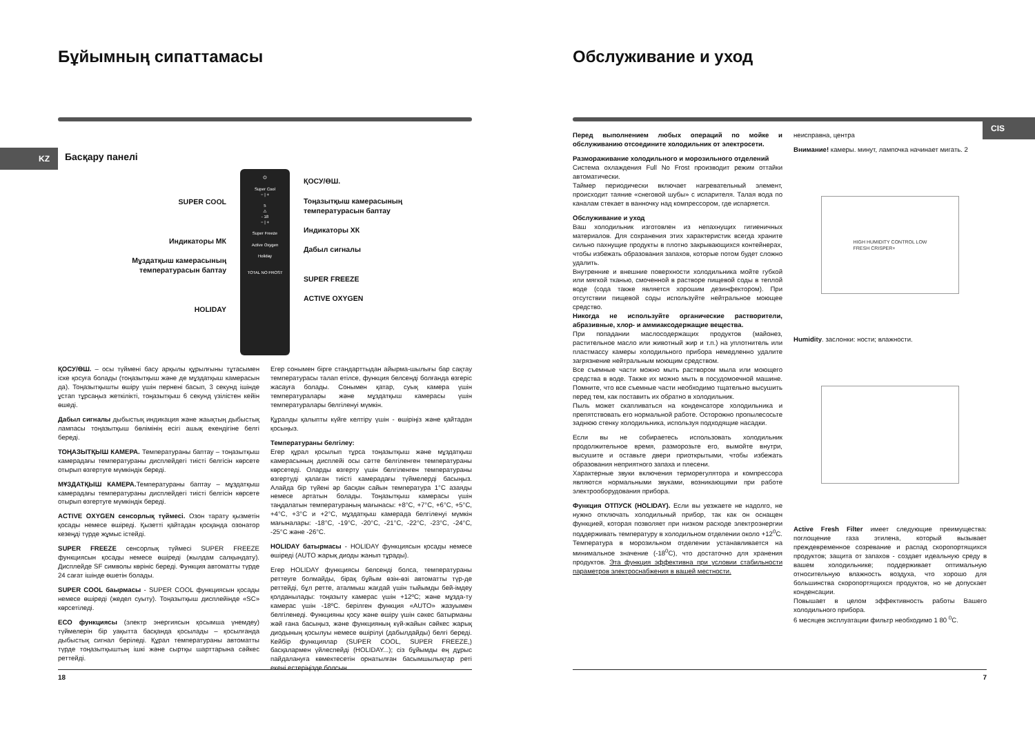KZ
CIS
Бұйымның сипаттамасы
Басқару панелі
SUPER COOL
Индикаторы МК
Мұздатқыш камерасының температурасын баптау
HOLIDAY
⏻
Super Cool
− | +
5
⚠
- 18
− | +
Super Freeze
Active Oxygen
Holiday
TOTAL NO FROST
ҚОСУ/ӨШ.
Тоңазытқыш камерасының температурасын баптау
Индикаторы ХК
Дабыл сигналы
SUPER FREEZE
ACTIVE OXYGEN
ҚОСУ/ӨШ. – осы түймені басу арқылы құрылғыны тұтасымен іске қосуға болады (тоңазытқыш және де мұздатқыш камерасын да). Тоңазытқышты өшіру үшін пернені басып, 3 секунд ішінде ұстап тұрсаңыз жеткілікті, тоңазытқыш 6 секунд үзілістен кейін өшеді.
Дабыл сигналы дыбыстық индикация және жаықтың дыбыстық лампасы тоңазытқыш бөлімінің есігі ашық екендігіне белгі береді.
ТОҢАЗЫТҚЫШ КАМЕРА. Температураны баптау – тоңазытқыш камерадағы температураны дисплейдегі тиісті белгісін көрсете отырып өзгертуге мүмкіндік береді.
МҰЗДАТҚЫШ КАМЕРА. Температураны баптау – мұздатқыш камерадағы температураны дисплейдегі тиісті белгісін көрсете отырып өзгертуге мүмкіндік береді.
ACTIVE OXYGEN сенсорлық түймесі. Озон тарату қызметін қосады немесе өшіреді. Қызетті қайтадан қосқанда озонатор кезеңді түрде жұмыс істейді.
SUPER FREEZE сенсорлық түймесі SUPER FREEZE функциясын қосады немесе өшіреді (жылдам салқындату). Дисплейде SF символы көрініс береді. Функция автоматты түрде 24 сағат ішінде өшетін болады.
SUPER COOL баырмасы - SUPER COOL функциясын қосады немесе өшіреді (жедел суыту). Тоңазытқыш дисплейінде «SC» көрсетіледі.
ECO функциясы (электр энергиясын қосымша үнемдеу) түймелерін бір уақытта басқанда қосылады – қосылғанда дыбыстық сигнал беріледі. Құрал температураны автоматты түрде тоңазытқыштың ішкі және сыртқы шарттарына сәйкес реттейді.
Егер сонымен бірге стандарттыдан айырма-шылығы бар сақтау температурасы талап етілсе, функция белсенді болғанда өзгеріс жасауға болады. Сонымен қатар, суық камера үшін температуралары және мұздатқыш камерасы үшін температуралары белгіленуі мүмкін.
Құралды қалыпты күйге келтіру үшін - өшіріңіз және қайтадан қосыңыз.
Температураны белгілеу:
Егер құрал қосылып тұрса тоңазытқыш және мұздатқыш камерасының дисплейі осы сәтте белгіленген температураны көрсетеді. Оларды өзгерту үшін белгіленген температураны өзгертуді қалаған тиісті камерадағы түймелерді басыңыз. Алайда бір түйені әр басқан сайын температура 1°C азаяды немесе артатын болады. Тоңазытқыш камерасы үшін таңдалатын температураның мағынасы: +8°C, +7°C, +6°C, +5°C, +4°C, +3°C и +2°C, мұздатқыш камерада белгіленуі мүмкін мағыналары: -18°C, -19°C, -20°C, -21°C, -22°C, -23°C, -24°C, -25°C және -26°C.
HOLIDAY батырмасы - HOLIDAY функциясын қосады немесе өшіреді (AUTO жарық диоды жанып тұрады).
Егер HOLIDAY функциясы белсенді болса, температураны реттеуге болмайды, бірақ бұйым өзін-өзі автоматты түр-де реттейді, бұл ретте, аталмыш жағдай үшін тыйымды бей-імдеу қолданылады: тоңазыту камерас үшін +12ºC; және мұзда-ту камерас үшін -18ºC. берілген функция «AUTO» жазуымен белгіленеді. Функцияны қосу және өшіру үшін сәкес батырманы жәй ғана басыңыз, және функцияның күй-жайын сәйкес жарық диодының қосылуы немесе өшірілуі (дабылдайды) белгі береді. Кейбір функциялар (SUPER COOL, SUPER FREEZE,) басқалармен үйлеспейді (HOLIDAY...); сіз бұйымды ең дұрыс пайдалануға көмектесетін орнатылған басымшылықтар реті екені естеріңізде болсын.
18
Обслуживание и уход
Перед выполнением любых операций по мойке и обслуживанию отсоедините холодильник от электросети.
Размораживание холодильного и морозильного отделений
Система охлаждения Full No Frost производит режим оттайки автоматически.
Таймер периодически включает нагревательный элемент, происходит таяние «снеговой шубы» с испарителя. Талая вода по каналам стекает в ванночку над компрессором, где испаряется.
Обслуживание и уход
Ваш холодильник изготовлен из непахнущих гигиеничных материалов. Для сохранения этих характеристик всегда храните сильно пахнущие продукты в плотно закрывающихся контейнерах, чтобы избежать образования запахов, которые потом будет сложно удалить.
Внутренние и внешние поверхности холодильника мойте губкой или мягкой тканью, смоченной в растворе пищевой соды в теплой воде (сода также является хорошим дезинфектором). При отсутствии пищевой соды используйте нейтральное моющее средство.
Никогда не используйте органические растворители, абразивные, хлор- и аммиаксодержащие вещества.
При попадании маслосодержащих продуктов (майонез, растительное масло или животный жир и т.п.) на уплотнитель или пластмассу камеры холодильного прибора немедленно удалите загрязнение нейтральным моющим средством.
Все съемные части можно мыть раствором мыла или моющего средства в воде. Также их можно мыть в посудомоечной машине. Помните, что все съемные части необходимо тщательно высушить перед тем, как поставить их обратно в холодильник.
Пыль может скапливаться на конденсаторе холодильника и препятствовать его нормальной работе. Осторожно пропылесосьте заднюю стенку холодильника, используя подходящие насадки.
Если вы не собираетесь использовать холодильник продолжительное время, разморозьте его, вымойте внутри, высушите и оставьте двери приоткрытыми, чтобы избежать образования неприятного запаха и плесени.
Характерные звуки включения терморегулятора и компрессора являются нормальными звуками, возникающими при работе электрооборудования прибора.
Функция ОТПУСК (HOLIDAY). Если вы уезжаете не надолго, не нужно отключать холодильный прибор, так как он оснащен функцией, которая позволяет при низком расходе электроэнергии поддерживать температуру в холодильном отделении около +12<sup>0</sup>C. Температура в морозильном отделении устанавливается на минимальное значение (-18<sup>0</sup>C), что достаточно для хранения продуктов. Эта функция эффективна при условии стабильности параметров электроснабжения в вашей местности.
неисправна, центра
Внимание! камеры. минут, лампочка начинает мигать. 2
HIGH HUMIDITY CONTROL LOW
FRESH CRISPER+
Humidity. заслонки: ности; влажности.
Active Fresh Filter имеет следующие преимущества: поглощение газа этилена, который вызывает преждевременное созревание и распад скоропортящихся продуктов; защита от запахов - создает идеальную среду в вашем холодильнике; поддерживает оптимальную относительную влажность воздуха, что хорошо для большинства скоропортящихся продуктов, но не допускает конденсации.
Повышает в целом эффективность работы Вашего холодильного прибора.
6 месяцев эксплуатации фильтр необходимо 1 80 <sup>0</sup>C.
7